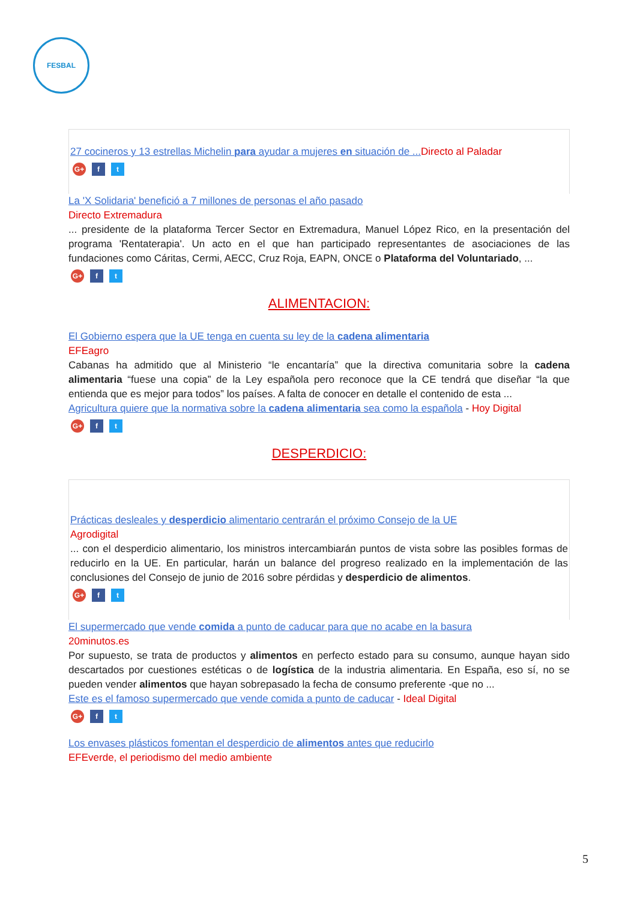FESBAL
27 cocineros y 13 estrellas Michelin para ayudar a mujeres en situación de ... Directo al Paladar
G+ f t
La 'X Solidaria' benefició a 7 millones de personas el año pasado
Directo Extremadura
... presidente de la plataforma Tercer Sector en Extremadura, Manuel López Rico, en la presentación del programa 'Rentaterapia'. Un acto en el que han participado representantes de asociaciones de las fundaciones como Cáritas, Cermi, AECC, Cruz Roja, EAPN, ONCE o Plataforma del Voluntariado, ...
G+ f t
ALIMENTACION:
El Gobierno espera que la UE tenga en cuenta su ley de la cadena alimentaria
EFEagro
Cabanas ha admitido que al Ministerio “le encantaría” que la directiva comunitaria sobre la cadena alimentaria “fuese una copia” de la Ley española pero reconoce que la CE tendrá que diseñar “la que entienda que es mejor para todos” los países. A falta de conocer en detalle el contenido de esta ...
Agricultura quiere que la normativa sobre la cadena alimentaria sea como la española - Hoy Digital
G+ f t
DESPERDICIO:
Prácticas desleales y desperdicio alimentario centrarán el próximo Consejo de la UE
Agrodigital
... con el desperdicio alimentario, los ministros intercambiarán puntos de vista sobre las posibles formas de reducirlo en la UE. En particular, harán un balance del progreso realizado en la implementación de las conclusiones del Consejo de junio de 2016 sobre pérdidas y desperdicio de alimentos.
G+ f t
El supermercado que vende comida a punto de caducar para que no acabe en la basura
20minutos.es
Por supuesto, se trata de productos y alimentos en perfecto estado para su consumo, aunque hayan sido descartados por cuestiones estéticas o de logística de la industria alimentaria. En España, eso sí, no se pueden vender alimentos que hayan sobrepasado la fecha de consumo preferente -que no ...
Este es el famoso supermercado que vende comida a punto de caducar - Ideal Digital
G+ f t
Los envases plásticos fomentan el desperdicio de alimentos antes que reducirlo
EFEverde, el periodismo del medio ambiente
5